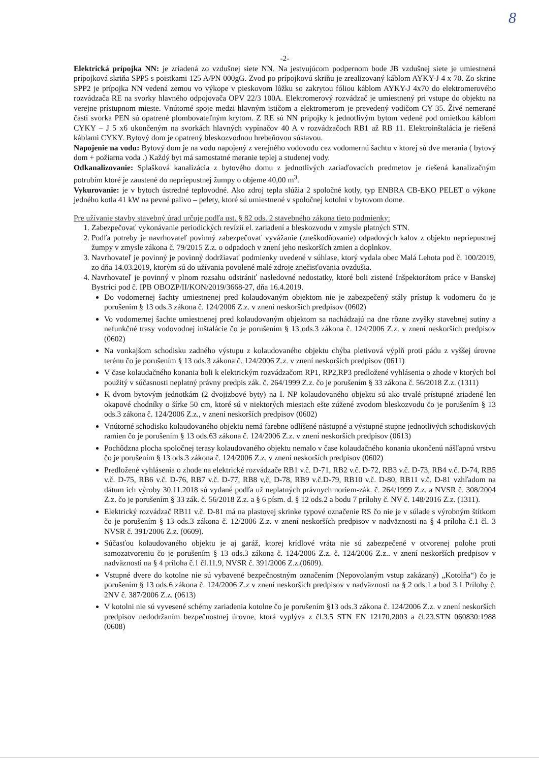8
-2-
Elektrická prípojka NN: je zriadená zo vzdušnej siete NN. Na jestvujúcom podpernom bode JB vzdušnej siete je umiestnená prípojková skriňa SPP5 s poistkami 125 A/PN 000gG. Zvod po prípojkovú skriňu je zrealizovaný káblom AYKY-J 4 x 70. Zo skrine SPP2 je prípojka NN vedená zemou vo výkope v pieskovom lôžku so zakrytou fóliou káblom AYKY-J 4x70 do elektromerového rozvádzača RE na svorky hlavného odpojovača OPV 22/3 100A. Elektromerový rozvádzač je umiestnený pri vstupe do objektu na verejne prístupnom mieste. Vnútorné spoje medzi hlavným ističom a elektromerom je prevedený vodičom CY 35. Živé nemerané časti svorka PEN sú opatrené plombovateľným krytom. Z RE sú NN prípojky k jednotlivým bytom vedené pod omietkou káblom CYKY – J 5 x6 ukončeným na svorkách hlavných vypínačov 40 A v rozvádzačoch RB1 až RB 11. Elektroinštalácia je riešená káblami CYKY. Bytový dom je opatrený bleskozvodnou hrebeňovou sústavou.
Napojenie na vodu: Bytový dom je na vodu napojený z verejného vodovodu cez vodomernú šachtu v ktorej sú dve merania ( bytový dom + požiarna voda .) Každý byt má samostatné meranie teplej a studenej vody.
Odkanalizovanie: Splašková kanalizácia z bytového domu z jednotlivých zariaďovacích predmetov je riešená kanalizačným potrubím ktoré je zaustené do nepriepustnej žumpy o objeme 40,00 m<sup>3</sup>.
Vykurovanie: je v bytoch ústredné teplovodné. Ako zdroj tepla slúžia 2 spoločné kotly, typ ENBRA CB-EKO PELET o výkone jedného kotla 41 kW na pevné palivo – pelety, ktoré sú umiestnené v spoločnej kotolni v bytovom dome.
Pre užívanie stavby stavebný úrad určuje podľa ust. § 82 ods. 2 stavebného zákona tieto podmienky:
1. Zabezpečovať vykonávanie periodických revízií el. zariadení a bleskozvodu v zmysle platných STN.
2. Podľa potreby je navrhovateľ povinný zabezpečovať vyvážanie (zneškodňovanie) odpadových kalov z objektu nepriepustnej žumpy v zmysle zákona č. 79/2015 Z.z. o odpadoch v znení jeho neskorších zmien a doplnkov.
3. Navrhovateľ je povinný je povinný dodržiavať podmienky uvedené v súhlase, ktorý vydala obec Malá Lehota pod č. 100/2019, zo dňa 14.03.2019, ktorým sú do užívania povolené malé zdroje znečisťovania ovzdušia.
4. Navrhovateľ je povinný v plnom rozsahu odstrániť nasledovné nedostatky, ktoré boli zistené Inšpektorátom práce v Banskej Bystrici pod č. IPB OBOZP/II/KON/2019/3668-27, dňa 16.4.2019.
Do vodomernej šachty umiestnenej pred kolaudovaným objektom nie je zabezpečený stály prístup k vodomeru čo je porušením § 13 ods.3 zákona č. 124/2006 Z.z. v znení neskorších predpisov (0602)
Vo vodomernej šachte umiestnenej pred kolaudovaným objektom sa nachádzajú na dne rôzne zvyšky stavebnej sutiny a nefunkčné trasy vodovodnej inštalácie čo je porušením § 13 ods.3 zákona č. 124/2006 Z.z. v znení neskorších predpisov (0602)
Na vonkajšom schodisku zadného výstupu z kolaudovaného objektu chýba pletivová výplň proti pádu z vyššej úrovne terénu čo je porušením § 13 ods.3 zákona č. 124/2006 Z.z. v znení neskorších predpisov (0611)
V čase kolaudačného konania boli k elektrickým rozvádzačom RP1, RP2,RP3 predložené vyhlásenia o zhode v ktorých bol použitý v súčasnosti neplatný právny predpis zák. č. 264/1999 Z.z. čo je porušením § 33 zákona č. 56/2018 Z.z. (1311)
K dvom bytovým jednotkám (2 dvojizbové byty) na I. NP kolaudovaného objektu sú ako trvalé prístupné zriadené len okapové chodníky o šírke 50 cm, ktoré sú v niektorých miestach ešte zúžené zvodom bleskozvodu čo je porušením § 13 ods.3 zákona č. 124/2006 Z.z., v znení neskorších predpisov (0602)
Vnútorné schodisko kolaudovaného objektu nemá farebne odlíšené nástupné a výstupné stupne jednotlivých schodiskových ramien čo je porušením § 13 ods.63 zákona č. 124/2006 Z.z. v znení neskorších predpisov (0613)
Pochôdzna plocha spoločnej terasy kolaudovaného objektu nemalo v čase kolaudačného konania ukončenú nášľapnú vrstvu čo je porušením § 13 ods.3 zákona č. 124/2006 Z.z. v znení neskorších predpisov (0602)
Predložené vyhlásenia o zhode na elektrické rozvádzače RB1 v.č. D-71, RB2 v.č. D-72, RB3 v.č. D-73, RB4 v.č. D-74, RB5 v.č. D-75, RB6 v.č. D-76, RB7 v.č. D-77, RB8 v,č, D-78, RB9 v.č.D-79, RB10 v.č. D-80, RB11 v.č. D-81 vzhľadom na dátum ich výroby 30.11.2018 sú vydané podľa už neplatných právnych noriem-zák. č. 264/1999 Z.z. a NVSR č. 308/2004 Z.z. čo je porušením § 33 zák. č. 56/2018 Z.z. a § 6 písm. d. § 12 ods.2 a bodu 7 prílohy č. NV č. 148/2016 Z.z. (1311).
Elektrický rozvádzač RB11 v.č. D-81 má na plastovej skrinke typové označenie RS čo nie je v súlade s výrobným štítkom čo je porušením § 13 ods.3 zákona č. 12/2006 Z.z. v znení neskorších predpisov v nadväznosti na § 4 príloha č.1 čl. 3 NVSR č. 391/2006 Z.z. (0609).
Súčasťou kolaudovaného objektu je aj garáž, ktorej krídlové vráta nie sú zabezpečené v otvorenej polohe proti samozatvoreniu čo je porušením § 13 ods.3 zákona č. 124/2006 Z.z. č. 124/2006 Z.z.. v znení neskorších predpisov v nadväznosti na § 4 príloha č.1 čl.11.9, NVSR č. 391/2006 Z.z.(0609).
Vstupné dvere do kotolne nie sú vybavené bezpečnostným označením (Nepovolaným vstup zakázaný) „Kotolňa“) čo je porušením § 13 ods.6 zákona č. 124/2006 Z.z v znení neskorších predpisov v nadväznosti na § 2 ods.1 a bod 3.1 Prílohy č. 2NV č. 387/2006 Z.z. (0613)
V kotolni nie sú vyvesené schémy zariadenia kotolne čo je porušením §13 ods.3 zákona č. 124/2006 Z.z. v znení neskorších predpisov nedodržaním bezpečnostnej úrovne, ktorá vyplýva z čl.3.5 STN EN 12170,2003 a čl.23.STN 060830:1988 (0608)